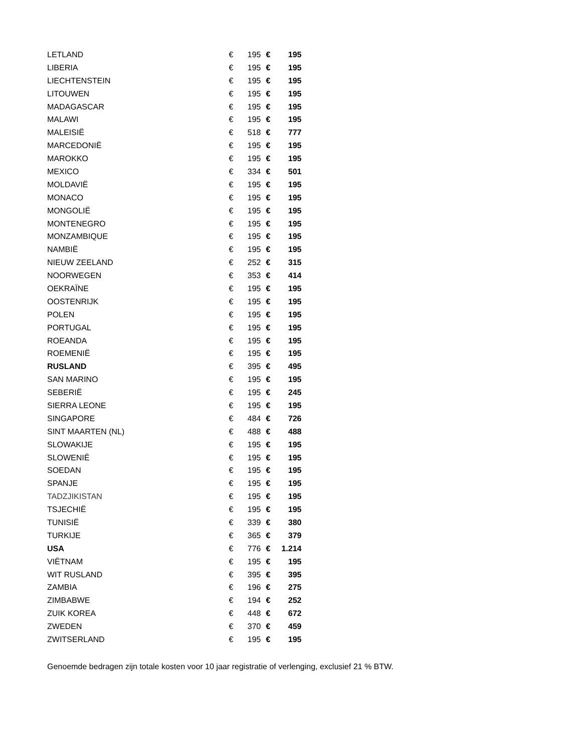| LETLAND | € | 195 | € | 195 |
| LIBERIA | € | 195 | € | 195 |
| LIECHTENSTEIN | € | 195 | € | 195 |
| LITOUWEN | € | 195 | € | 195 |
| MADAGASCAR | € | 195 | € | 195 |
| MALAWI | € | 195 | € | 195 |
| MALEISIË | € | 518 | € | 777 |
| MARCEDONIË | € | 195 | € | 195 |
| MAROKKO | € | 195 | € | 195 |
| MEXICO | € | 334 | € | 501 |
| MOLDAVIË | € | 195 | € | 195 |
| MONACO | € | 195 | € | 195 |
| MONGOLIË | € | 195 | € | 195 |
| MONTENEGRO | € | 195 | € | 195 |
| MONZAMBIQUE | € | 195 | € | 195 |
| NAMBIË | € | 195 | € | 195 |
| NIEUW ZEELAND | € | 252 | € | 315 |
| NOORWEGEN | € | 353 | € | 414 |
| OEKRAÏNE | € | 195 | € | 195 |
| OOSTENRIJK | € | 195 | € | 195 |
| POLEN | € | 195 | € | 195 |
| PORTUGAL | € | 195 | € | 195 |
| ROEANDA | € | 195 | € | 195 |
| ROEMENIË | € | 195 | € | 195 |
| RUSLAND | € | 395 | € | 495 |
| SAN MARINO | € | 195 | € | 195 |
| SEBERIË | € | 195 | € | 245 |
| SIERRA LEONE | € | 195 | € | 195 |
| SINGAPORE | € | 484 | € | 726 |
| SINT MAARTEN (NL) | € | 488 | € | 488 |
| SLOWAKIJE | € | 195 | € | 195 |
| SLOWENIË | € | 195 | € | 195 |
| SOEDAN | € | 195 | € | 195 |
| SPANJE | € | 195 | € | 195 |
| TADZJIKISTAN | € | 195 | € | 195 |
| TSJECHIË | € | 195 | € | 195 |
| TUNISIË | € | 339 | € | 380 |
| TURKIJE | € | 365 | € | 379 |
| USA | € | 776 | € | 1.214 |
| VIËTNAM | € | 195 | € | 195 |
| WIT RUSLAND | € | 395 | € | 395 |
| ZAMBIA | € | 196 | € | 275 |
| ZIMBABWE | € | 194 | € | 252 |
| ZUIK KOREA | € | 448 | € | 672 |
| ZWEDEN | € | 370 | € | 459 |
| ZWITSERLAND | € | 195 | € | 195 |
Genoemde bedragen zijn totale kosten voor 10 jaar registratie of verlenging, exclusief 21 % BTW.